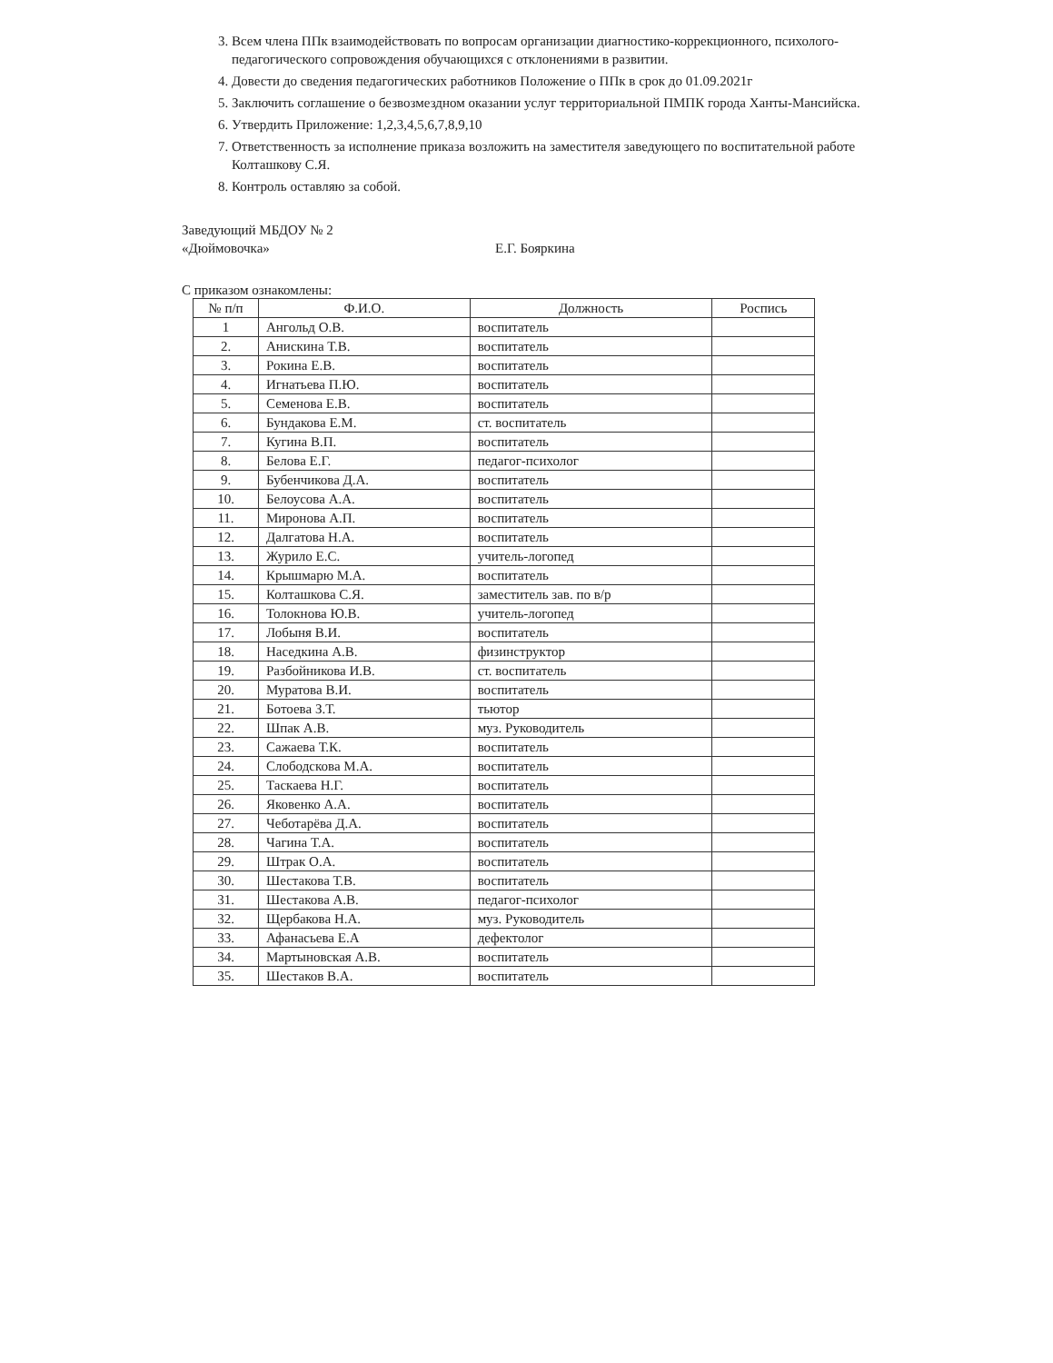3. Всем члена ППк взаимодействовать по вопросам организации диагностико-коррекционного, психолого-педагогического сопровождения обучающихся с отклонениями в развитии.
4. Довести до сведения педагогических работников Положение о ППк в срок до 01.09.2021г
5. Заключить соглашение о безвозмездном оказании услуг территориальной ПМПК города Ханты-Мансийска.
6. Утвердить Приложение: 1,2,3,4,5,6,7,8,9,10
7. Ответственность за исполнение приказа возложить на заместителя заведующего по воспитательной работе Колташкову С.Я.
8. Контроль оставляю за собой.
Заведующий МБДОУ № 2
«Дюймовочка»
Е.Г. Бояркина
С приказом ознакомлены:
| № п/п | Ф.И.О. | Должность | Роспись |
| --- | --- | --- | --- |
| 1 | Ангольд О.В. | воспитатель | |
| 2. | Анискина Т.В. | воспитатель | |
| 3. | Рокина Е.В. | воспитатель | |
| 4. | Игнатьева П.Ю. | воспитатель | |
| 5. | Семенова Е.В. | воспитатель | |
| 6. | Бундакова Е.М. | ст. воспитатель | |
| 7. | Кугина В.П. | воспитатель | |
| 8. | Белова Е.Г. | педагог-психолог | |
| 9. | Бубенчикова Д.А. | воспитатель | |
| 10. | Белоусова А.А. | воспитатель | |
| 11. | Миронова А.П. | воспитатель | |
| 12. | Далгатова Н.А. | воспитатель | |
| 13. | Журило Е.С. | учитель-логопед | |
| 14. | Крышмарю М.А. | воспитатель | |
| 15. | Колташкова С.Я. | заместитель зав. по в/р | |
| 16. | Толокнова Ю.В. | учитель-логопед | |
| 17. | Лобыня В.И. | воспитатель | |
| 18. | Наседкина А.В. | физинструктор | |
| 19. | Разбойникова И.В. | ст. воспитатель | |
| 20. | Муратова В.И. | воспитатель | |
| 21. | Ботоева З.Т. | тьютор | |
| 22. | Шпак А.В. | муз. Руководитель | |
| 23. | Сажаева Т.К. | воспитатель | |
| 24. | Слободскова М.А. | воспитатель | |
| 25. | Таскаева Н.Г. | воспитатель | |
| 26. | Яковенко А.А. | воспитатель | |
| 27. | Чеботарёва Д.А. | воспитатель | |
| 28. | Чагина Т.А. | воспитатель | |
| 29. | Штрак О.А. | воспитатель | |
| 30. | Шестакова Т.В. | воспитатель | |
| 31. | Шестакова А.В. | педагог-психолог | |
| 32. | Щербакова Н.А. | муз. Руководитель | |
| 33. | Афанасьева Е.А | дефектолог | |
| 34. | Мартыновская А.В. | воспитатель | |
| 35. | Шестаков В.А. | воспитатель | |